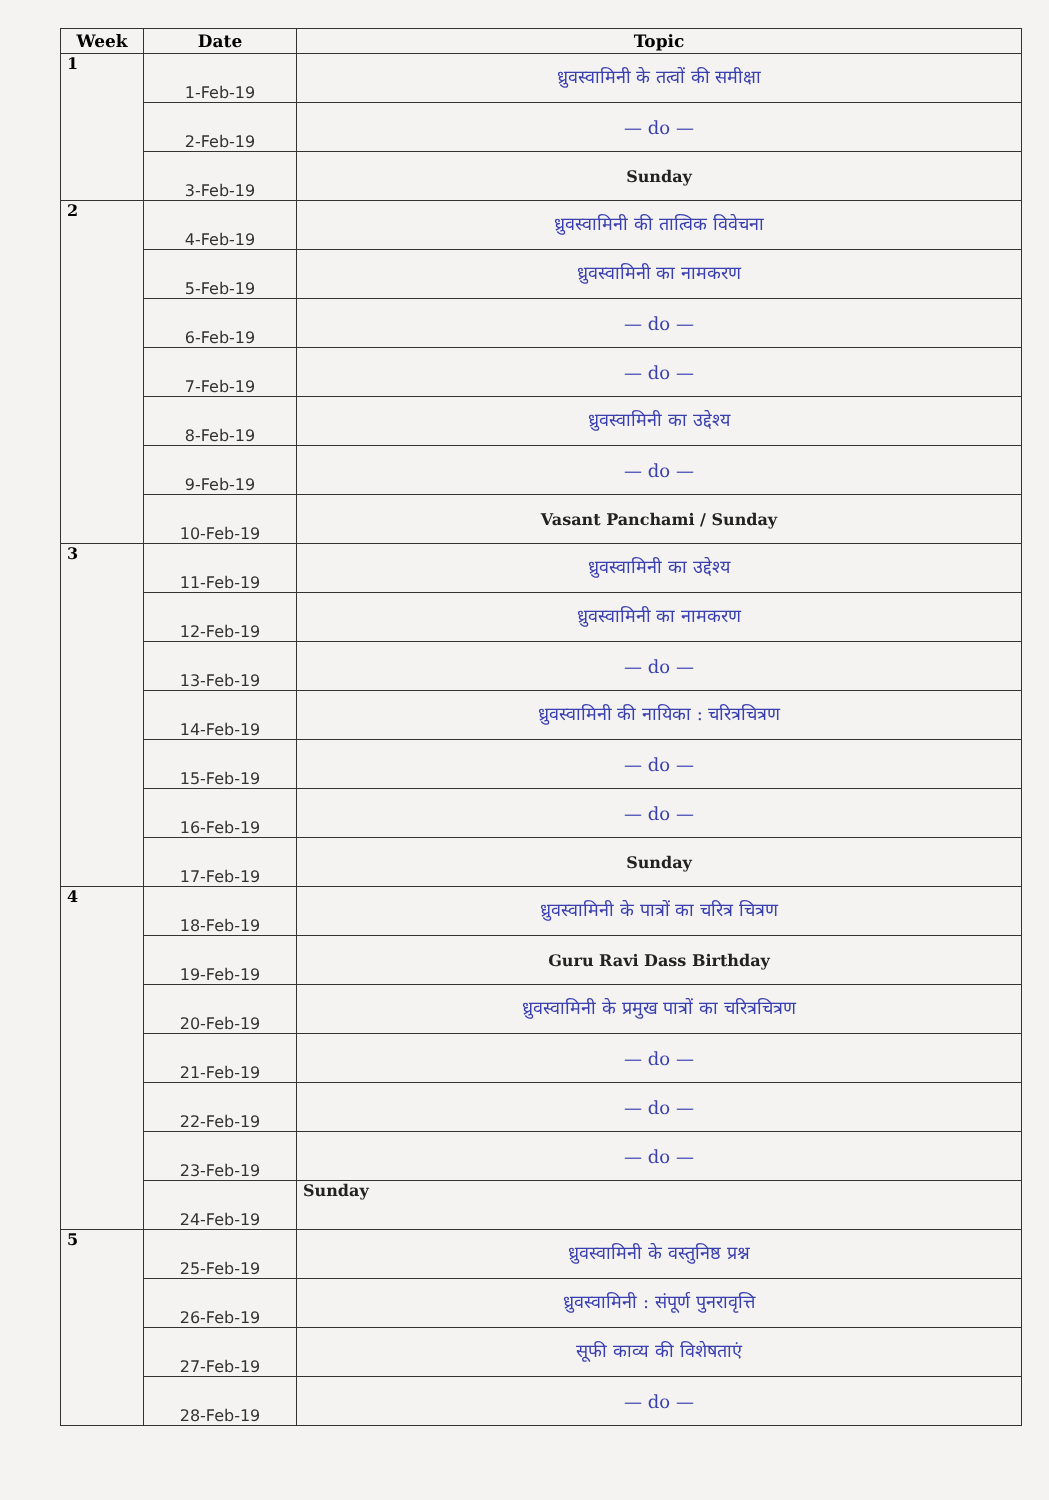| Week | Date | Topic |
| --- | --- | --- |
| 1 | 1-Feb-19 | ध्रुवस्वामिनी के तत्वों की समीक्षा |
| | 2-Feb-19 | — do — |
| | 3-Feb-19 | Sunday |
| 2 | 4-Feb-19 | ध्रुवस्वामिनी की तात्विक विवेचना |
| | 5-Feb-19 | ध्रुवस्वामिनी का नामकरण |
| | 6-Feb-19 | — do — |
| | 7-Feb-19 | — do — |
| | 8-Feb-19 | ध्रुवस्वामिनी का उद्देश्य |
| | 9-Feb-19 | — do — |
| | 10-Feb-19 | Vasant Panchami / Sunday |
| 3 | 11-Feb-19 | ध्रुवस्वामिनी का उद्देश्य |
| | 12-Feb-19 | ध्रुवस्वामिनी का नामकरण |
| | 13-Feb-19 | — do — |
| | 14-Feb-19 | ध्रुवस्वामिनी की नायिका : चरित्रचित्रण |
| | 15-Feb-19 | — do — |
| | 16-Feb-19 | — do — |
| | 17-Feb-19 | Sunday |
| 4 | 18-Feb-19 | ध्रुवस्वामिनी के पात्रों का चरित्र चित्रण |
| | 19-Feb-19 | Guru Ravi Dass Birthday |
| | 20-Feb-19 | ध्रुवस्वामिनी के प्रमुख पात्रों का चरित्रचित्रण |
| | 21-Feb-19 | — do — |
| | 22-Feb-19 | — do — |
| | 23-Feb-19 | — do — |
| | 24-Feb-19 | Sunday |
| 5 | 25-Feb-19 | ध्रुवस्वामिनी के वस्तुनिष्ठ प्रश्न |
| | 26-Feb-19 | ध्रुवस्वामिनी : संपूर्ण पुनरावृत्ति |
| | 27-Feb-19 | सूफी काव्य की विशेषताएं |
| | 28-Feb-19 | — do — |